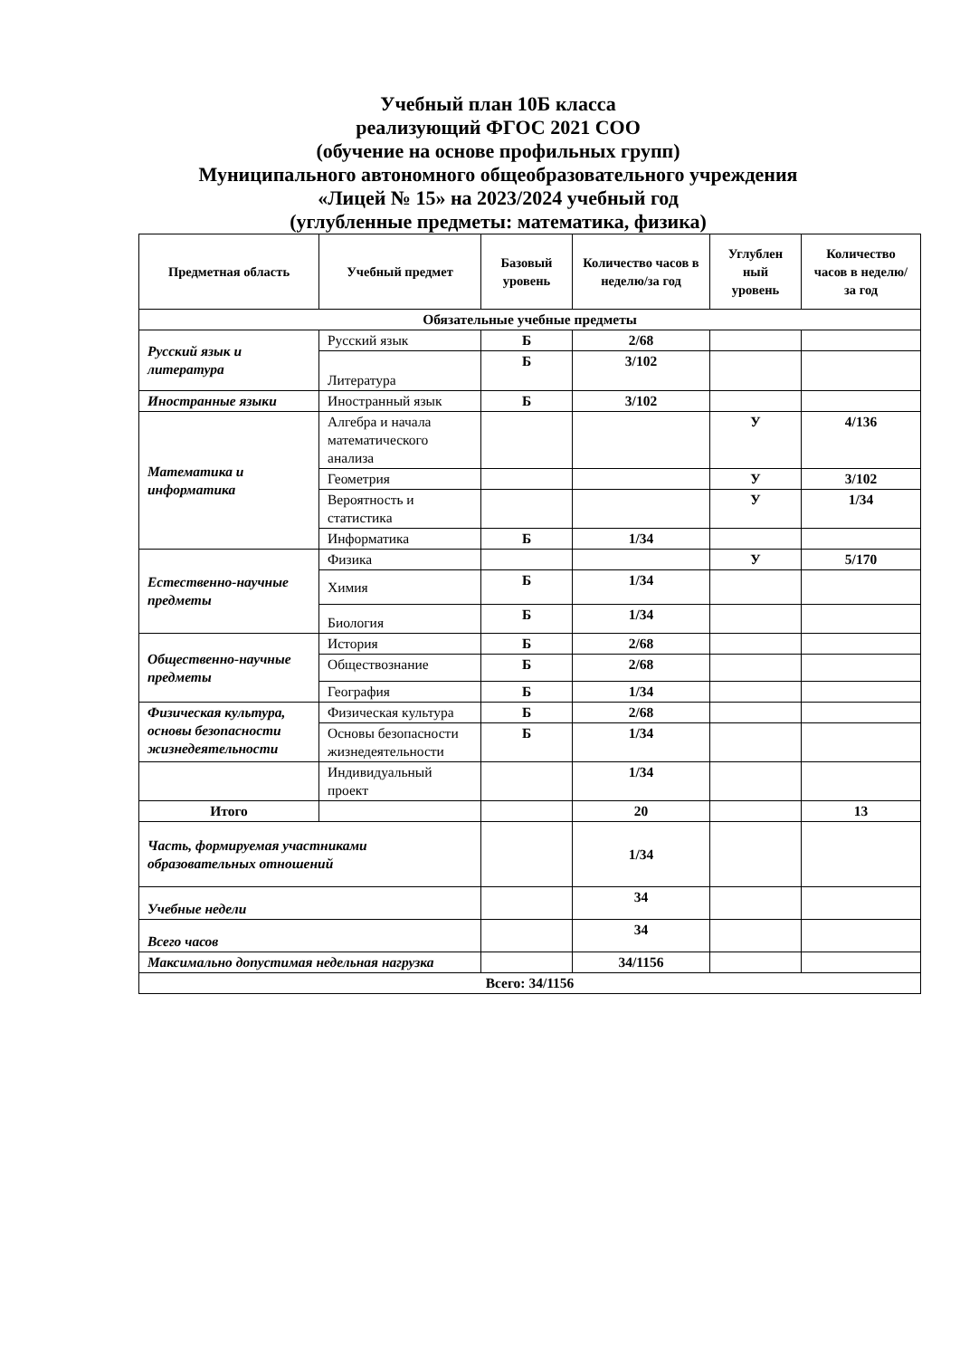Учебный план 10Б класса
реализующий ФГОС 2021 СОО
(обучение на основе профильных групп)
Муниципального автономного общеобразовательного учреждения
«Лицей № 15» на 2023/2024 учебный год
(углубленные предметы: математика, физика)
| Предметная область | Учебный предмет | Базовый уровень | Количество часов в неделю/за год | Углублен ный уровень | Количество часов в неделю/за год |
| --- | --- | --- | --- | --- | --- |
| Обязательные учебные предметы | | | | | |
| Русский язык и литература | Русский язык | Б | 2/68 | | |
| | Литература | Б | 3/102 | | |
| Иностранные языки | Иностранный язык | Б | 3/102 | | |
| Математика и информатика | Алгебра и начала математического анализа | | | У | 4/136 |
| | Геометрия | | | У | 3/102 |
| | Вероятность и статистика | | | У | 1/34 |
| | Информатика | Б | 1/34 | | |
| Естественно-научные предметы | Физика | | | У | 5/170 |
| | Химия | Б | 1/34 | | |
| | Биология | Б | 1/34 | | |
| Общественно-научные предметы | История | Б | 2/68 | | |
| | Обществознание | Б | 2/68 | | |
| | География | Б | 1/34 | | |
| Физическая культура, основы безопасности жизнедеятельности | Физическая культура | Б | 2/68 | | |
| | Основы безопасности жизнедеятельности | Б | 1/34 | | |
| | Индивидуальный проект | | 1/34 | | |
| Итого | | | 20 | | 13 |
| Часть, формируемая участниками образовательных отношений | | | 1/34 | | |
| Учебные недели | | | 34 | | |
| Всего часов | | | 34 | | |
| Максимально допустимая недельная нагрузка | | | 34/1156 | | |
| Всего: 34/1156 | | | | | |